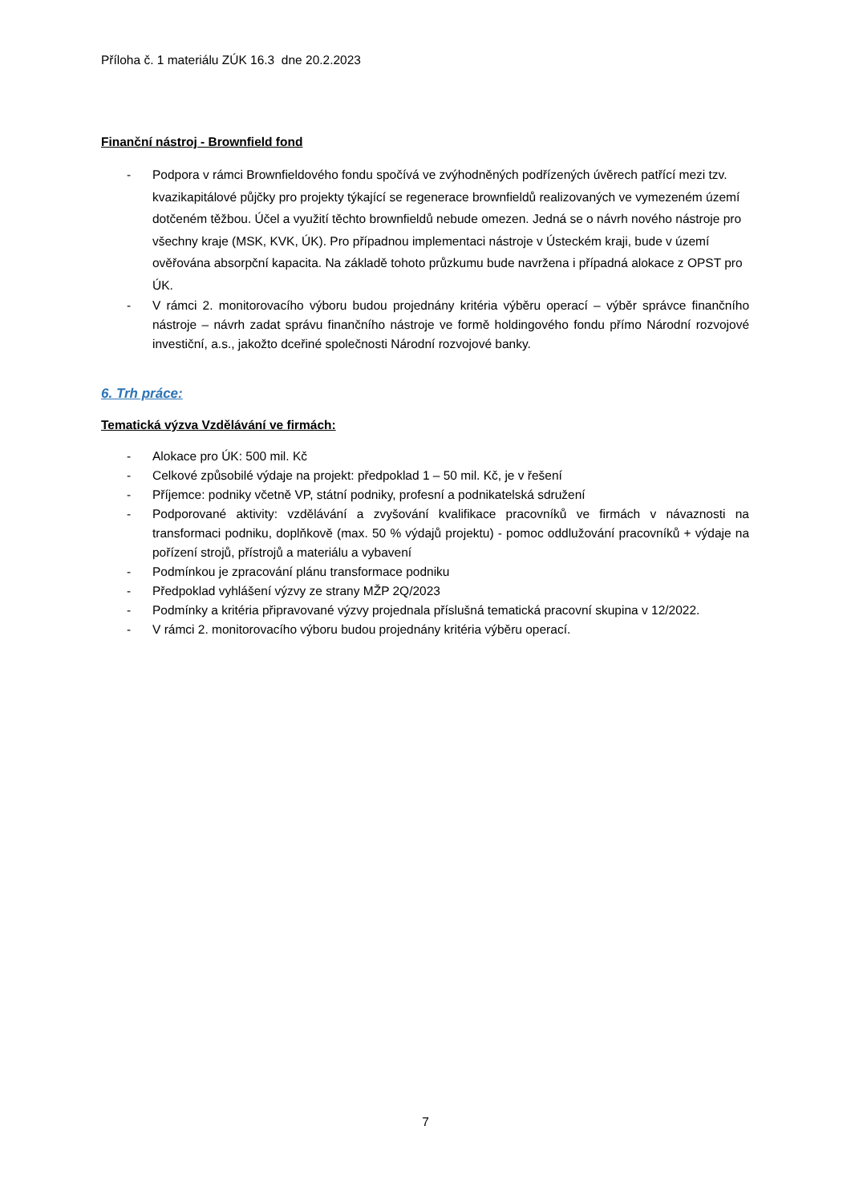Příloha č. 1 materiálu ZÚK 16.3 dne 20.2.2023
Finanční nástroj - Brownfield fond
- Podpora v rámci Brownfieldového fondu spočívá ve zvýhodněných podřízených úvěrech patřící mezi tzv. kvazikapitálové půjčky pro projekty týkající se regenerace brownfieldů realizovaných ve vymezeném území dotčeném těžbou. Účel a využití těchto brownfieldů nebude omezen. Jedná se o návrh nového nástroje pro všechny kraje (MSK, KVK, ÚK). Pro případnou implementaci nástroje v Ústeckém kraji, bude v území ověřována absorpční kapacita. Na základě tohoto průzkumu bude navržena i případná alokace z OPST pro ÚK.
- V rámci 2. monitorovacího výboru budou projednány kritéria výběru operací – výběr správce finančního nástroje – návrh zadat správu finančního nástroje ve formě holdingového fondu přímo Národní rozvojové investiční, a.s., jakožto dceřiné společnosti Národní rozvojové banky.
6. Trh práce:
Tematická výzva Vzdělávání ve firmách:
- Alokace pro ÚK: 500 mil. Kč
- Celkové způsobilé výdaje na projekt: předpoklad 1 – 50 mil. Kč, je v řešení
- Příjemce: podniky včetně VP, státní podniky, profesní a podnikatelská sdružení
- Podporované aktivity: vzdělávání a zvyšování kvalifikace pracovníků ve firmách v návaznosti na transformaci podniku, doplňkově (max. 50 % výdajů projektu) - pomoc oddlužování pracovníků + výdaje na pořízení strojů, přístrojů a materiálu a vybavení
- Podmínkou je zpracování plánu transformace podniku
- Předpoklad vyhlášení výzvy ze strany MŽP 2Q/2023
- Podmínky a kritéria připravované výzvy projednala příslušná tematická pracovní skupina v 12/2022.
- V rámci 2. monitorovacího výboru budou projednány kritéria výběru operací.
7